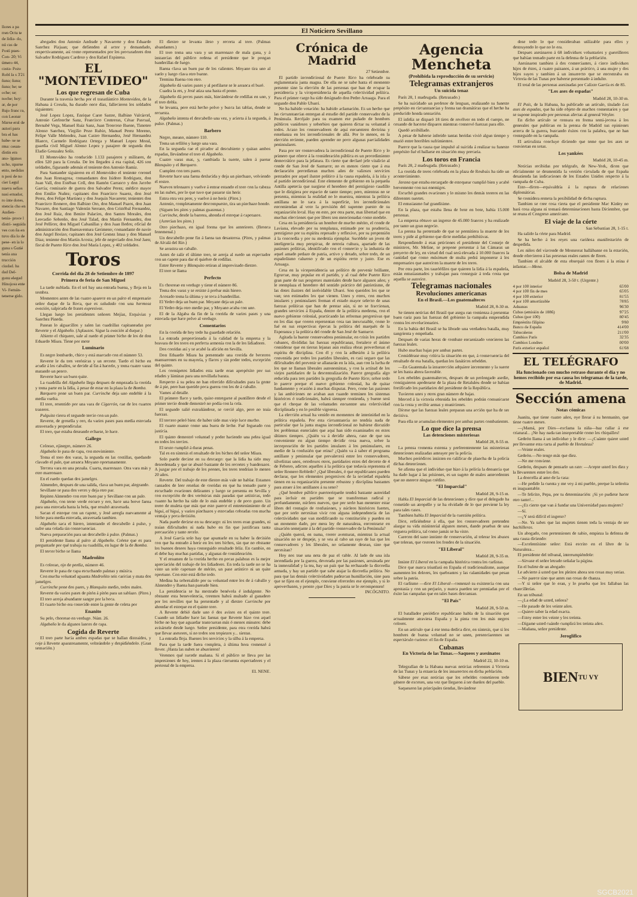llores a pa rren Octu te de lidia- do, nú cas de Posti pues- Con- 20; Vi úmero 44, casta- Pozo Robl la s 3'21 ñana; ñana; ñana; he; se oche; se; noche; hoy: ar, de por Bajo franc ra, con Leonar Marse eral de autori para bra el has habe- se se rma: cesan- distin era ano- lgunos ucho, uparse ento, nedidas n posi de no cier Legul nueva sefios nasi ernador, ro inte dores, stencia cho en Audien- tenia- proce l distri- seguida ves con ña en tuvo día lo de pese- en ia lo guna s Gutié tenía ana trucción ciudad. ha dad Del- gonu elegad Hinojosa ente Vi- Fernán- tenerse gido.
El Noticiero Sevillano
abogados don Antonio Andrade y Navarrete y don Eduardo Sanchez Pizjuan; que defienden al actor y demandado, respectivamente, así como representados por los procuradores don Salvador Rodriguez Cardoso y don Rafael Espinosa.
EL "MONTEVIDEO"
Los que regresan de Cuba
Durante la travesía hecha por el trasatlántico Montevideo, de la Habana á Coruña, ha durado once días, fallecieron los soldados siguientes:
José Lopez Lopez, Enrique Carre Sastre, Balbino Valcárcel, Antonio Gerlonche Sanz, Francisco Contreras, César Pascual, Bernabé Vega, Manuel Ruiz Sanz, Juan Troncoso Bueno, Timoteo Alonso Sanchez, Virgilio Pozo Rubio, Manuel Perez Moreno, Felipe Valle Melendez, Juan Castro Hernandez, José Hernandez Blanco, Carmelo Rodriguez Ortega y Manuel Lopez Moral, guardia civil Miguel Alonso Lopez y pasajero de segunda don Eladio Gonzalez Solis.
El Montevideo ha conducido 1.133 pasajeros y militares, de ellos 520 para la Coruña. De los llegados á esa capital, 426 son soldados, figurando además el teniente don Antonio Ramiz.
Para Santander siguieron en el Montevideo el teniente coronel don Juan Romagosa; comandantes don Isidoro Rodriguez, don Juan Vall, don Estéban Coll, don Ramón Carrasco y don Jacobo García; comisario de guerra don Salvador Perez; médico mayor don Emilio Nuñez; capitanes don Francisco Suarez, don José Perez, don Felipe Martinez y don Joaquín Navarrete; tenientes don Francisco Romero, don Balbino Oto, don Manuel Pazos, don Juan Navarro, don Santiago Valentín Serrano, don Cristóbal Fernandez, don José Ruiz, don Benito Palacios, don Santos Morales, don Leocadio Sobreño, don José Talad, don Martín Fernandez, don José Pellicer, don Miguel Cabanillas y don Juan Bedos; oficial de administración don Buenaventura Gerimeno; comandante de navío don Angel Borizo; capitanes don José Gomez Imaz y don Manuel Diaz; teniente don Martín Acosta; jefe de negociado don José Jaen; fiscal de Puerto Rico don José María Lopez, y 402 soldados.
Toros
Corrida del dia 28 de Setiembre de 1897
Primera de feria de San Miguel
La tarde nublada. En el sol hay una entrada buena, y floja en la sombra.
Momentos antes de las cuatro aparece en un palco el empresario señor duque de la Roca, que es saludado con una hermosa ovación, salpicada de frases expresivas.
Llegan luego los presidentes señores Mejías, Esquivias y Sanchez Pineda.
Pasean lo alguacillos y salen las cuadrillas capitaneadas por Reverte y el Algabeño. (Aplausos. Sigue la ovación al duque.)
Abierto el chiquero, sale al ruedo el primer bicho de los de don Eduardo Miura. Tiene por mote
Luminario
Es negro lombardo, chico y está marcado con el número 53.
Reverte le da tres verónicas y un recorte. Tardo el bicho en acudir á los caballos, se decide al fin á hacerlo, y toma cuatro varas matando un penco.
Reverte hace un buen quite.
La cuadrilla del Algabeño llega despues de empezada la corrida y toma parte en la lidia, á pesar de estar en la plaza la de Bomba.
Barquero pone un buen par. Currinche deja uno endeble á la media vuelta.
El toro, resentido por una vara de Cigarrón, cae de los cuartos traseros.
Pulguita cierra el segundo tercio con un palo.
Reverte, de grosella y oro, da varios pases para media estocada atravesada y perpendicular.
El toro, que estaba deseando echarse, lo hace.
Gallego
Colorao, ojinegro, número 26.
Algabeño lo pasa de capa, con movimiento.
Toma el toro dos varas, la segunda en las costillas, quedando clavado el palo, que arranca Moyano oportunamente.
Tercera vara en una pezuña. Cuarta, marronazo. Otra vara más y otro marronazo.
En el ruedo quedan dos jamelgos.
Almendro, despues de una salida, clava un buen par, alegrando.
Sevillano se pasa dos veces y deja otro par.
Repiten Almendro con otro buen par y Sevillano con un palo.
Algabeño, con terno verde oscuro y oro, hace una breve faena para una estocada hasta la bola, que resultó atravesada.
Sacan el estoque con un capote, y José arregla nuevamente al bicho para media estocada, atravesada tambien.
Algabeño saca el hierro, intentando el descabello á pulso, y sufre una colada sin consecuencias.
Nueva preparación para un descabello á pulso. (Palmas.)
El presidente llama al palco al Algabeño. Créese que es para preguntarle por qué trabaja su cuadrilla, en lugar de la de Bomba.
El tercer bicho se llama
Madroñito
Es colorao, ojo de perdiz, número 46.
Reverte lo pasa de capa escuchando palmas y música.
Con mucha voluntad aguanta Madroñito seis caricias y mata dos jamelgos.
Currinche pone dos pares, y Blanquito medio, todos malos.
Reverte da varios pases de pitón á pitón para un sablazo. (Pitos.)
El toro arroja abundante sangre por la boca.
El cuarto bicho era conocido entre la gente de coleta por
Enanito
Su pelo, chorreao en verdugo. Núm. 26.
Algabeño le da algunos lances de capa.
Cogida de Reverte
El toro parte hacia ambos espadas que se hallan distraidos, y coje á Reverte aparatosamente, volteándolo y despidiéndolo. (Gran sensación.)
El diestro se levanta ileso y recorta al toro. (Palmas abundantes.)
El toro toma una vara y un marronazo de mala gana, y á instancias del público ordena el presidente que le pongan banderillas de fuego.
Baena clava un buen par de los calientes. Moyano tira uno al suelo y luego clava otro bueno.
Termina Baena con otro.
Algabeño dá varios pases y al perfilarse se le arranca el buró.
Cuadra la res, y José atiza una hasta el pomo.
Algabeño dá pocos pases más, hincándose de rodillas en uno, y el toro dobla.
Se levanta, pero está hecho polvo y busca las tablas, donde se recuesta.
Algabeño intenta el descabello una vez, y acierta á la segunda, á pulso. (Palmas.)
Barbero
Negro, meano, número 110.
Toma un refilón y luego una vara.
En la segunda cae el picador al descubierto y quitan ambos espadas, llevándose el toro el Algabeño.
Cuatro varas mas, y, cambiada la suerte, salen á parear Blanquito y el Barquero.
Cumplen con tres pares.
Reverte hace una faena deslucida y deja un pinchazo, volviendo el rostro.
Nuevos telonazos y vuelve á entrar estando el toro con la cabeza en las nubes, por lo que tuvo que pasarse sin herir.
Entra otra vez peor, y vuelve á no herir. (Pitos.)
Antonio, completamente descompuesto, tira un pinchazo hondo.
(Siguen los pitos y palmas guasonas.)
Currinche, desde la barrera, ahonda el estoque á capotazos.
(Arrecian los pitos.)
Otro pinchazo, en igual forma que los anteriores. (Bronca fenomenal.)
Un descabello pone fin á faena tan desastrosa. (Pitos, y palmas de Alcalá del Río.)
Se arrastra un caballo.
Antes de salir el último toro, se arroja al ruedo un espectador con un capote para dar el quiebro de rodillas.
Entre Reverte y Blanquito retiran al improvisado diestro.
El toro se llama
Perfecto
Es chorreao en verdugo y tiene el número 86.
Toma dos varas y se resiste á probar más hierro.
Acosado toma la última y se toca á banderillas.
El Yedro deja un buen par. Moyano deja un palo.
El Yedro deja otro medio par, y Moyano acaba con uno.
El de la Algaba da fin de la corrida de varios pases y una estocada que hace polvo al verdugo.
Comentarios
En la corrida de hoy todo ha guardado relación.
La entrada proporcionada á la calidad de la empresa y la bravura de los toros en perfecta armonía con la de los lidiadores.
Dos corridas así y se acabó la afición en Sevilla.
Don Eduardo Miura ha presentado una corrida de becerros mansurrones en su mayoría, y flacos y sin poder todos, excepción del quinto.
Los cornúpetos lidiados esta tarde eran apropósito por sus edades y láminas para una novillada barata.
Respecto á su pelea no han ofrecido dificultades para la gente de á pie, pero han querido poca guerra con los de á caballo.
Vamos al detalle.
El primero flaco y tardo, quiso entregarse al puntillero desde el primer tercio donde demostró no podía con la cola.
El segundo salió extrañándose, se creció algo, pero no traía fuerzas.
El tercero peleó bien: de haber sido mas viejo luce mucho.
El cuarto manso como una burra de leche. Fué fogueado con justicia.
El quinto demostró voluntad y poder haciendo una pelea igual en todos los tercios.
El sexto cumplió á duras penas.
Tal es en síntesis el resultado de los bichos del señor Miura.
Solo puede decirse en su descargo: que la lidia ha sido muy desordenada y que se abusó bastante de los recortes y banderazos. A juzgar por el trabajo de los peones, los toros tendrían lo menos 20 años.
Reverte. Del trabajo de este diestro más vale no hablar. Estamos cansados de leer reseñas de corridas en que ha tomado parte y escuchado ovaciones delirantes y luego se presenta en Sevilla y con excepción de dos verónicas más paradas que artísticas, todo cuanto ha hecho ha sido de lo más endeble y de poco gusto. Un toreo de muleta que más que esto parece el entretenimiento de al higui, al higui, y varios pinchazos y estocadas cobradas con mucha ventaja y poca decisión.
Nada puede decirse en su descargo: ni los toros eran grandes, ni traían dificultades ni nada hubo en fin que justificara tanta precaución y tanto recelo.
A José García solo hay que apuntarle en su haber la decisión con que ha entrado á herir en los tres bichos, sin que no obstante los buenos deseos haya conseguido resultado feliz. En cambio, en el debe hay muchas partidas, y algunas de consideración.
Y el resumen de la corrida hecho en pocas palabras es la mejor apreciación del trabajo de los lidiadores. En toda la tarde no se ha visto un solo capotazo de mérito, un pase artístico ni un quite oportuno. Con esto está dicho todo.
Medina ha sobresalido por su voluntad entre los de á caballo y Almendro y Baena han pareado bien.
La presidencia se ha mostrado benévola é indulgente. No obstante esta benevolencia, creemos habrá multado al ganadero por los novillos que ha presentado y al diestro Currinche por ahondar el estoque en el quinto toro.
A Reverte debió darle uno ó dos avisos en el quinto toro. Cuando un lidiador hace las faenas que Reverte hizo con aquel bicho no hay que aguardar transcurran más ó menos minutos: debe avisársele desde luego. Señor presidente, para otra corrida habrá que llevar asesores, si no todos son tropiezos y... siestas.
La entrada floja. Buenos los servicios y la silba á la empresa.
Para que la tarde fuera completa, á última hora comenzó á llover. ¡Hasta las nubes se aburrieron!
Veremos qué sucede mañana. Si el público se lleva por las impresiones de hoy, iremos á la plaza cincuenta espectadores y el personal de la empresa.
EL NENE.
Crónica de Madrid
27 Setiembre.
El partido incondicional de Puerto Rico ha celebrado su reglamentaria junta magna. De ella no se sabe hasta el momento presente sino la elección de las personas que han de ocupar la presidencia y la vicepresidencia de aquella colectividad política. Para el primer cargo ha sido designado don Pedro Arsuaga. Para el segundo don Pablo Ubarri.
No ha habido votación: ha habido aclamación. Es un hecho que las circunstancias entregan al estudio del partido conservador de la Península. Recójalo para su examen ese puñado de hombres públicos vanidosos y soberbios que quieren dictar su voluntad á todos. Acaso los conservadores de aquí encuentren doctrina y enseñanza en los incondicionales de allá. Por lo menos, en la elección reciente, pueden aprender no poco algunas parcialidades peninsulares.
Pasa por ser conservadora la incondicional de Puerto Rico y lo primero que ofrece á la consideración pública es un procedimiento democrático para la jefatura. Es cierto que declaró jefe vitalicio al conde de San José de Santurce; no es menos cierto que á esa declaración precedieran muchos años de valiosos servicios prestados por aquel ilustre político á la causa española, á la isla y al partido incondicional. Este elemento de gobierno en la pequeña Antilla apetecía que surgiese el heredero del prestigioso caudillo que lo dirigiera por espacio de tanto tiempo; pero, mientras no se presenta, mientras la realidad no lo muestra, mientras la política antillana no lo saca á la superficie, los incondicionales encomiendan al voto la provisión del supremo puesto de su organización local. Hay en esto, por otra parte, mas libertad que en muchas elecciones que por libres son mencionadas como modelo.
Cesa en la presidencia un hombre de mucho mérito, el conde de Laviana, elevado por su templanza, estimado por su prudencia, prestigioso por su espíritu reposado y reflexivo, por su propensión á la concordia y por su modestia ejemplar. Sucédele un joven de inteligencia muy perspicaz, de notoria cultura, apartado de las pasiones políticas, identificado con el comercio y la industria de aquel amado pedazo de patria, activo y dotado, sobre todo, de un españolismo caluroso y de un espíritu recto y justo. Ese es Arsuaga.
Cesa en la vicepresidencia un político de porvenir brillante, Egozcue, muy popular en el partido, y al cual debe Puerto Rico gran parte de sus progresos materiales desde hace algunos años; y le reemplaza el heredero del sentido práctico del patriotismo, de las dotes ilustres del inolvidable Ubarri. Son queridos los que se van; son estimados los que vienen. Unos y otros, con muchos insulares y peninsulares forman el estado mayor selecto de unas fuerzas políticas que han de prestar aún, si no se fraccionan, grandes servicios á España, dentro de la política moderna, con el nuevo gobierno colonial, practicando las reformas progresivas que en los días que corren representan cosa tan inexcusable, como lo fué en sus respectivas épocas la política del marqués de la Esperanza y la política del conde de San José de Santurce.
Agitada la hueste conservadora peninsular, en crisis los partidos cubanos, divididas las fuerzas republicanas, fortalece el ánimo considerar que en tierras lejanas aún realiza obras provechosas el espíritu de disciplina. Con él y con la adhesión á la política convenida por todos los partidos liberales, es casi seguro que las dificultades del porvenir se allanarán en la isla, aun con la lucha de los que se llaman liberales autonomistas, y con la actitud de los viejos partidarios de la descentralización. Parece geografía algo reducida para tres partidos la geografía de Puerto Rico; sobre todo lo parece porque el nuevo gobierno colonial, ha de quitar fundamento y ocasión á muchas disputas. Pero, como las pasiones y las ambiciones no acaban aun cuando terminen los sistemas históricos ó tradicionales, habrá siempre contienda, y bueno será que el choque de las voluntades encuentre una colectividad disciplinada y en lo posible vigorosa.
La elección actual ha venido en momentos de interinidad en la política española. Por esta circunstancia no tendría nada de particular que la junta magna incondicional no hubiese discutido los problemas esenciales que aquí han sido examinados en estos últimos tiempos. ¿Quién va á decidir ahora, caso de que sea conveniente en algun tiempo decidir cosa nueva, sobre la incorporación de los partidos insulares á los peninsulares, en medio de la confusión que reina? ¿Quién va á saber el programa antillano y peninsular que prevalecerá entre los conservadores, silvelistas unos, ortodoxos otros, partidarios estos del decreto de 4 de Febrero, adictos aquellos á la política que todavía representa el señor Romero Robledo? ¿Qué liberales, ó que republicanos pueden declarar, que los elementos progresivos de la sociedad española tienen en su organización presente robustez y disciplina bastantes para atraer á los antillanos á su seno?
¿Qué hombre público puertorriqueño tendrá bastante autoridad para incluir en partidos que se transforman radical y profundamente, núcleos nuevos, que por serlo han menester estar libres del contagio de confusiones, y núcleos históricos fuertes, que por serlo necesitan vivir con alguna independencia de las colectividades que van modificando su constitución y pueden en un momento dado, por mera ley de naturaleza, encontrarse en situación semejante á la del partido conservador de la Península?
¿Quién querrá, en suma, correr aventuras, mientras la actual situación no se despeje, y se vea al cabo un rayo de luz que los conservadores y los liberales, no solamente desean, sino que necesitan?
Hoy nos trae una nota de paz el cable. Al lado de una isla incendiada por la guerra, devorada por las pasiones, arruinada por la inmoralidad y la tea, hay un país que ha rechazado la discordia armada, y hay un partido que sabe atajar la discordia política. No para que las demás colectividades padezcan humillación, sino para que se fijen en el ejemplo, conviene ofrecerles ese ejemplo, y si lo aprovechasen, y pronto ¡que Dios y la patria se lo recompensen!
INCÓGNITO.
Agencia Mencheta
(Prohibida la reproducción de su servicio)
Telegramas extranjeros
Un suicida tenaz
París 28, 1 madrugada. (Retrasado.)
Se ha suicidado un profesor de lenguas, realizando su funesto propósito en circunstancias y forma tan dramáticas que el hecho ha producido honda sensación.
El infeliz se disparó 18 tiros de revólver en todo el cuerpo, no cesando de hacerse disparos mientras conservó fuerzas para ello.
Quedó acribillado.
A pesar de haberse inferido tantas heridas vivió algun tiempo y murió entre horribles sufrimientos.
Parece que la causa que impulsó al suicida á realizar su funesto propósito fué el hallarse en situación muy precaria.
Los toros en Francia
París 28, 2 madrugada. (Retrasado.)
La corrida de toros celebrada en la plaza de Roubaix ha sido un acontecimiento.
Jarana que estaba encargado de estoquear cumplió bien y acabó brevemente con sus enemigos.
Escuchó grandes ovaciones y lo mismo los demás toreros en las diferentes suertes.
El entusiasmo fué grandísimo.
En la plaza, que estaba llena de bote en bote, había 15.000 personas.
La empresa obtuvo un ingreso de 45.000 francos y ha realizado por tanto un gran negocio.
La prensa ha protestado de que se permitiera la muerte de los toros y pide al gobierno que dicte medidas prohibitivas.
Respondiendo á esas peticiones el presidente del Consejo de ministros, Mr. Meline, se propone presentar á las Cámaras un proyecto de ley, en virtud del cual será elevada á 10.000 francos la cantidad que como máximum de multa podrá imponerse á los empresarios que autoricen la muerte de los toros.
Por otra parte, los tauróófilos que quieren la lidia á la española, están entusiasmados y trabajan para conseguir á toda costa que aquella se autorice.
Telegramas nacionales
Revoluciones americanas
En el Brasil.—Los guatemaltecos
Madrid 28, 8-30 m.
Se tienen noticias del Brasil que asegu ran comienza á presentar buen cariz para las fuerzas del gobierno la campaña emprendida contra los revolucionarios.
En la bahía del Brasil se ha librado una verdadera batalla, muy sangrienta y empeñada.
Despues de varias horas de combate encarnizado vencieron las fuerzas leales.
Hubo muchas bajas por ambas partes.
Considérase muy crítica la situación en que, á consecuencia del resultado de esa batalla, quedan los fanáticos rebeldes.
—En Guatemala la insurrección adquiere incremento y la suerte se les hasta ahora favorable.
Los rebeldes guatemaltecos, despues de un prolongado asedio, consiguieron apoderarse de la plaza de Retaluleu donde se habían fortificado los partidarios del presidente de la República.
Tuvieron unos y otros gran número de bajas.
Merced á la victoria obtenida los rebeldes podrán comunicarse con la costa y recibir armas y municiones.
Dícese que las fuerzas leales preparan una acción que ha de ser decisiva.
Para ella se acumulan elementos por ambas partes combatientes.
Lo que dice la prensa
Las detenciones misteriosas
Madrid 28, 8-55 m.
La prensa comenta extensa y preferentemente las misteriosas detenciones realizadas anteayer por la policía.
Muchos periódicos insisten en calificar de plancha de la policía dichas detenciones.
Se afirma que el individuo que hizo á la policía la denuncia que ha dado lugar á las prisiones, es un sugeto de malos antecedentes que no merece ningun crédito.
"El Imparcial"
Madrid 28, 9-15 m.
Habla El Imparcial de las detenciones y dice que el delegado ha cometido un atropello y se ha olvidado de lo que previene la ley para tales casos.
Tambien habla El Imparcial de la cuestión política.
Dice, refiriéndose á ella, que los conservadores pretenden alargar su vida ministerial algunos meses, dando pruebas de una ceguera política, tal como jamás se ha visto.
Carecen del sano instinto de conservación, al tolerar los abusos que toleran, que corroen los fondos de la situación.
"El Liberal"
Madrid 28, 9-35 m.
Insiste El Liberal en la campaña histórica contra los carlistas.
Dice que nunca triunfará en España el tradicionalismo, aunque aumenten los dolores, los quebrantos y las calamidades que pesan sobre la patria.
El carlismo —dice El Liberal—comenzó su existencia con una apostasía y con un perjurio, y nunca pueden ser premiadas por el éxito las campañas que en tales bases descansan.
"El País"
Madrid 28, 9-50 m.
El batallador periódico republicano habla de la situación que actualmente atraviesa España y la pinta con los más negros colores.
En un artículo que á ese tema dedica dice, en síntesis, que si los hombres de buena voluntad no se unen, presenciaremos un espectáculo curioso: el fin de España.
Cubanas
En Victoria de las Tunas.—Saqueos y asesinatos
Madrid 22, 10-10 m.
Telegrafían de la Habana nuevas noticias referentes á Victoria de las Tunas y la estancia de los insurrectos en dicha población.
Sábese por esas noticias que los rebeldes cometieron todo género de excesos, una vez que llegaron á ser dueños del pueblo.
Saquearon las principales tiendas, llevándose
dose todo lo que consideraban utilizable para ellos y destruyendo lo que no lo era.
Despues asesinaron á 68 individuos voluntarios y guerrilleros que habían tomado parte en la defensa de la población.
Asesinaron tambien á dos comerciantes, á cinco individuos hijos de éstos, á cuatro paisanos, á un práctico, á una mujer y dos hijos suyos y tambien á un insurrecto que se encontraba en Victoria de las Tunas por haberse presentado á indulto.
El total de las personas asesinadas por Calixto García es de 85.
"Los ases de espadas"
Madrid 28, 10-30 m.
El País, de la Habana, ha publicado un artículo, titulado Los ases de espadas, que ha sido objeto de muchos comentarios y que se supone inspirado por personas afectas al general Weyler.
En dicho artículo se censura en forma semi-jocosa á los generales que publican en la prensa de Madrid sus opiniones acerca de la guerra, buscando éxitos con la palabra, que no han conseguido en la campaña.
El articulista concluye diciendo que teme que los ases se conviertan en sotas.
Los yankées
Madrid 28, 10-45 m.
Noticias recibidas por telégrafo, de New-York, dicen que oficialmente se desmentida la versión circulada de que España desatienda las indicaciones de los Estados Unidos respecto á la campaña de Cuba.
Esto—dicen—equivaldría á la ruptura de relaciones diplomáticas.
Se considera remota la posibilidad de dicha ruptura.
Tambien se cree cosa cierta que el presidente Mac Kinley no hará cosa alguna ni tomará determinaciones hasta Diciembre, que se reuna el Congreso americano.
El viaje de la córte
San Sebastian 28, 1-15 t.
Ha salido la córte para Madrid.
Se ha hecho á los reyes una cariñosa manifestación de despedida.
Los niños del vizconde de Monserrat hallábanse en la estación, donde ofrecieron á las personas reales ramos de flores.
Tambien el alcalde de esta obsequió con flores á la reina é infantas.—Mena.
Bolsa de Madrid
Madrid 28, 3-50 t. (Urgente.)
| 4 por 100 interior | 65'00 |
| 4 por 100 fin de mes | 65'05 |
| 4 por 100 exterior | 81'55 |
| 4 por 100 amortizable | 78'85 |
| Aduanas | 96'30 |
| Cubas (emisión de 1886) | 97'25 |
| Cubas (por 100) | 80'45 |
| Empréstito filipino | 9'80 |
| Banco de España | 414'00 |
| Tabacaleras | 211'00 |
| Cambios París | 32'35 |
| Cambios Londres | 00'00 |
| París exterior español | 61'68 |
EL TELÉGRAFO
Ha funcionado con mucho retraso durante el día y no hemos recibido por esa causa los telegramas de la tarde, de Madrid.
Sección amena
Notas cómicas
Juanita, que tiene cuatro años, oye llorar á su hermanito, que tiene cuatro meses.
—¡Mamá, por Dios—exclama la niña—haz callar á ese criatural... ¡No hay nada tan insoportable como los chiquillos!
Gedeón llama á un individuo y le dice: —¿Cuánto quiere usted por llevarme esta carta al pueblo de Hortaleza?
—Veinte reales.
Gedeón.—No tengo más que diez.
—No me conviene.
Gedeón, despues de pensarlo un rato: —Acepte usted los diez y la llevaremos entre los dos.
La doncella al amo de la casa:
—He pedido la cuenta y me voy á mi pueblo, porque la señorita es inaguantable.
—Te felicito, Pepa, por tu determinación: ¡Si yo pudiese hacer otro tanto!...
—¿Es cierto que van á fundar una Universidad para mujeres?
—Sí.
—¿Y será difícil el ingreso?
—No. Ya sabes que las mujetes tienen toda la ventaja de ser bachilleras.
Un abogado, con pretensiones de sabio, empieza la defensa de una causa diciendo:
—Excelentísimo señor: Está escrito en el libro de la Naturaleza...
El presidente del tribunal, interrumpiéndole:
—Sírvase el señor letrado señalar la página.
En el bufete de un abogado:
Le advierto á usted que los pleitos ahora son cosas muy serias.
—No parece sino que antes ran cosas de chanza.
—Y si señor que lo eran, y lo prueba que los fallaban las chancillerías.
En un tribunal:
—¿La edad de usted, señora?
—He pasado de los veinte años.
—Quiero saber la edad exacta.
—Estoy entre los veinte y los treinta.
—Dígame usted cuándo cumplirá los treinta años.
—Mañana, señor presidente.
Jeroglífico
BIEN TU VY
SGCB2021